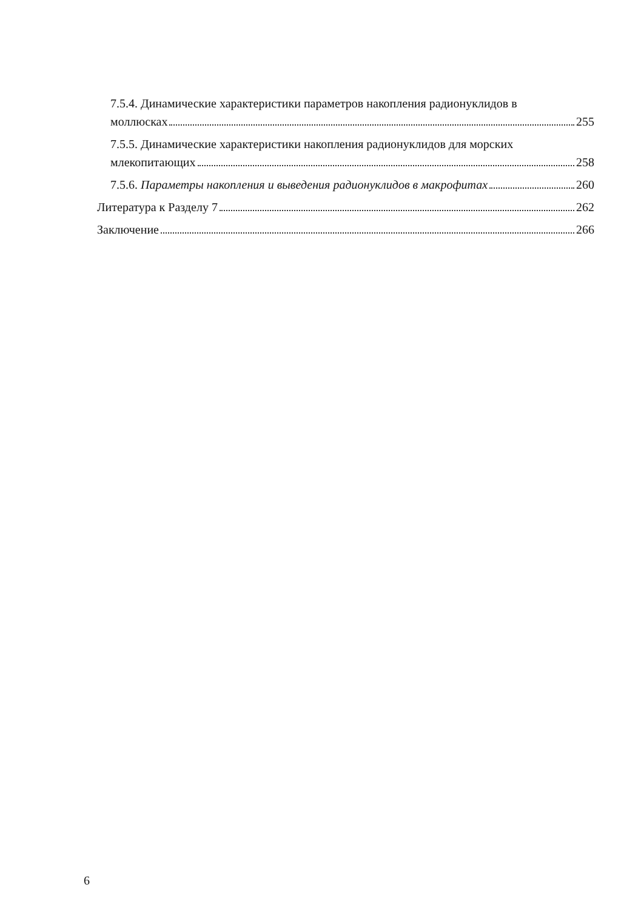7.5.4. Динамические характеристики параметров накопления радионуклидов в
моллюсках 255
7.5.5. Динамические характеристики накопления радионуклидов для морских
млекопитающих 258
7.5.6. Параметры накопления и выведения радионуклидов в макрофитах 260
Литература к Разделу 7 262
Заключение 266
6